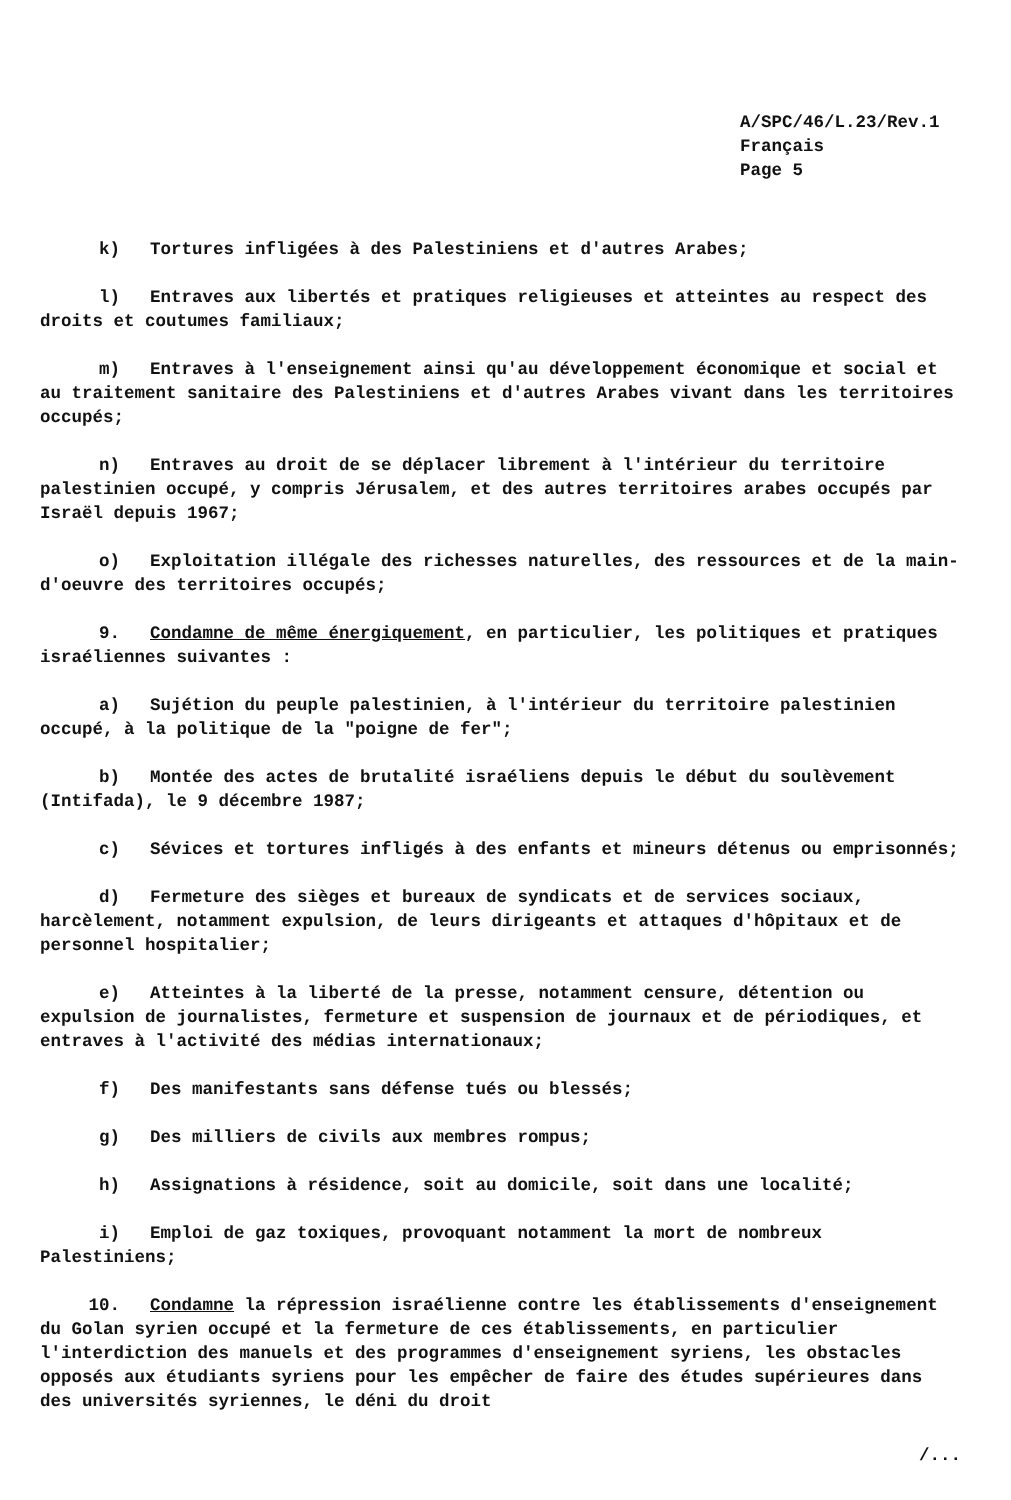A/SPC/46/L.23/Rev.1
Français
Page 5
k) Tortures infligées à des Palestiniens et d'autres Arabes;
l) Entraves aux libertés et pratiques religieuses et atteintes au respect des droits et coutumes familiaux;
m) Entraves à l'enseignement ainsi qu'au développement économique et social et au traitement sanitaire des Palestiniens et d'autres Arabes vivant dans les territoires occupés;
n) Entraves au droit de se déplacer librement à l'intérieur du territoire palestinien occupé, y compris Jérusalem, et des autres territoires arabes occupés par Israël depuis 1967;
o) Exploitation illégale des richesses naturelles, des ressources et de la main-d'oeuvre des territoires occupés;
9. Condamne de même énergiquement, en particulier, les politiques et pratiques israéliennes suivantes :
a) Sujétion du peuple palestinien, à l'intérieur du territoire palestinien occupé, à la politique de la "poigne de fer";
b) Montée des actes de brutalité israéliens depuis le début du soulèvement (Intifada), le 9 décembre 1987;
c) Sévices et tortures infligés à des enfants et mineurs détenus ou emprisonnés;
d) Fermeture des sièges et bureaux de syndicats et de services sociaux, harcèlement, notamment expulsion, de leurs dirigeants et attaques d'hôpitaux et de personnel hospitalier;
e) Atteintes à la liberté de la presse, notamment censure, détention ou expulsion de journalistes, fermeture et suspension de journaux et de périodiques, et entraves à l'activité des médias internationaux;
f) Des manifestants sans défense tués ou blessés;
g) Des milliers de civils aux membres rompus;
h) Assignations à résidence, soit au domicile, soit dans une localité;
i) Emploi de gaz toxiques, provoquant notamment la mort de nombreux Palestiniens;
10. Condamne la répression israélienne contre les établissements d'enseignement du Golan syrien occupé et la fermeture de ces établissements, en particulier l'interdiction des manuels et des programmes d'enseignement syriens, les obstacles opposés aux étudiants syriens pour les empêcher de faire des études supérieures dans des universités syriennes, le déni du droit
/...